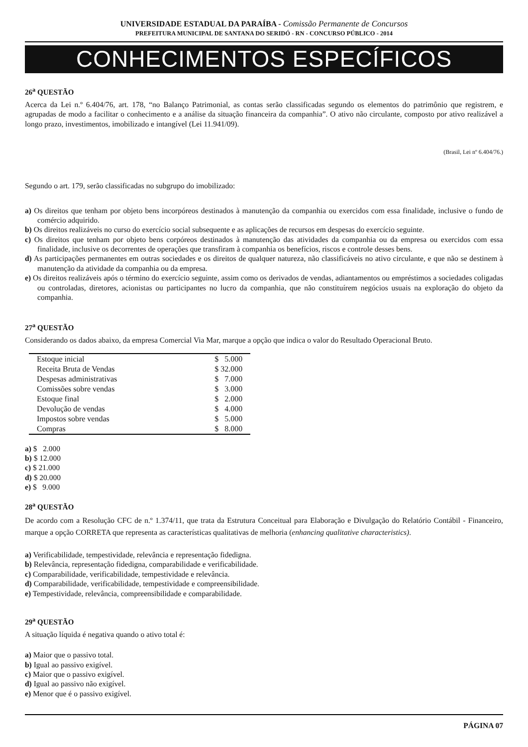UNIVERSIDADE ESTADUAL DA PARAÍBA - Comissão Permanente de Concursos
PREFEITURA MUNICIPAL DE SANTANA DO SERIDÓ - RN - CONCURSO PÚBLICO - 2014
CONHECIMENTOS ESPECÍFICOS
26<sup>a</sup> QUESTÃO
Acerca da Lei n.º 6.404/76, art. 178, “no Balanço Patrimonial, as contas serão classificadas segundo os elementos do patrimônio que registrem, e agrupadas de modo a facilitar o conhecimento e a análise da situação financeira da companhia”. O ativo não circulante, composto por ativo realizável a longo prazo, investimentos, imobilizado e intangível (Lei 11.941/09).
(Brasil, Lei nº 6.404/76.)
Segundo o art. 179, serão classificadas no subgrupo do imobilizado:
a) Os direitos que tenham por objeto bens incorpóreos destinados à manutenção da companhia ou exercidos com essa finalidade, inclusive o fundo de comércio adquirido.
b) Os direitos realizáveis no curso do exercício social subsequente e as aplicações de recursos em despesas do exercício seguinte.
c) Os direitos que tenham por objeto bens corpóreos destinados à manutenção das atividades da companhia ou da empresa ou exercidos com essa finalidade, inclusive os decorrentes de operações que transfiram à companhia os benefícios, riscos e controle desses bens.
d) As participações permanentes em outras sociedades e os direitos de qualquer natureza, não classificáveis no ativo circulante, e que não se destinem à manutenção da atividade da companhia ou da empresa.
e) Os direitos realizáveis após o término do exercício seguinte, assim como os derivados de vendas, adiantamentos ou empréstimos a sociedades coligadas ou controladas, diretores, acionistas ou participantes no lucro da companhia, que não constituírem negócios usuais na exploração do objeto da companhia.
27<sup>a</sup> QUESTÃO
Considerando os dados abaixo, da empresa Comercial Via Mar, marque a opção que indica o valor do Resultado Operacional Bruto.
| Estoque inicial | $ 5.000 |
| Receita Bruta de Vendas | $ 32.000 |
| Despesas administrativas | $ 7.000 |
| Comissões sobre vendas | $ 3.000 |
| Estoque final | $ 2.000 |
| Devolução de vendas | $ 4.000 |
| Impostos sobre vendas | $ 5.000 |
| Compras | $ 8.000 |
a) $ 2.000
b) $ 12.000
c) $ 21.000
d) $ 20.000
e) $ 9.000
28<sup>a</sup> QUESTÃO
De acordo com a Resolução CFC de n.º 1.374/11, que trata da Estrutura Conceitual para Elaboração e Divulgação do Relatório Contábil - Financeiro, marque a opção CORRETA que representa as características qualitativas de melhoria (enhancing qualitative characteristics).
a) Verificabilidade, tempestividade, relevância e representação fidedigna.
b) Relevância, representação fidedigna, comparabilidade e verificabilidade.
c) Comparabilidade, verificabilidade, tempestividade e relevância.
d) Comparabilidade, verificabilidade, tempestividade e compreensibilidade.
e) Tempestividade, relevância, compreensibilidade e comparabilidade.
29<sup>a</sup> QUESTÃO
A situação líquida é negativa quando o ativo total é:
a) Maior que o passivo total.
b) Igual ao passivo exigível.
c) Maior que o passivo exigível.
d) Igual ao passivo não exigível.
e) Menor que é o passivo exigível.
PÁGINA 07